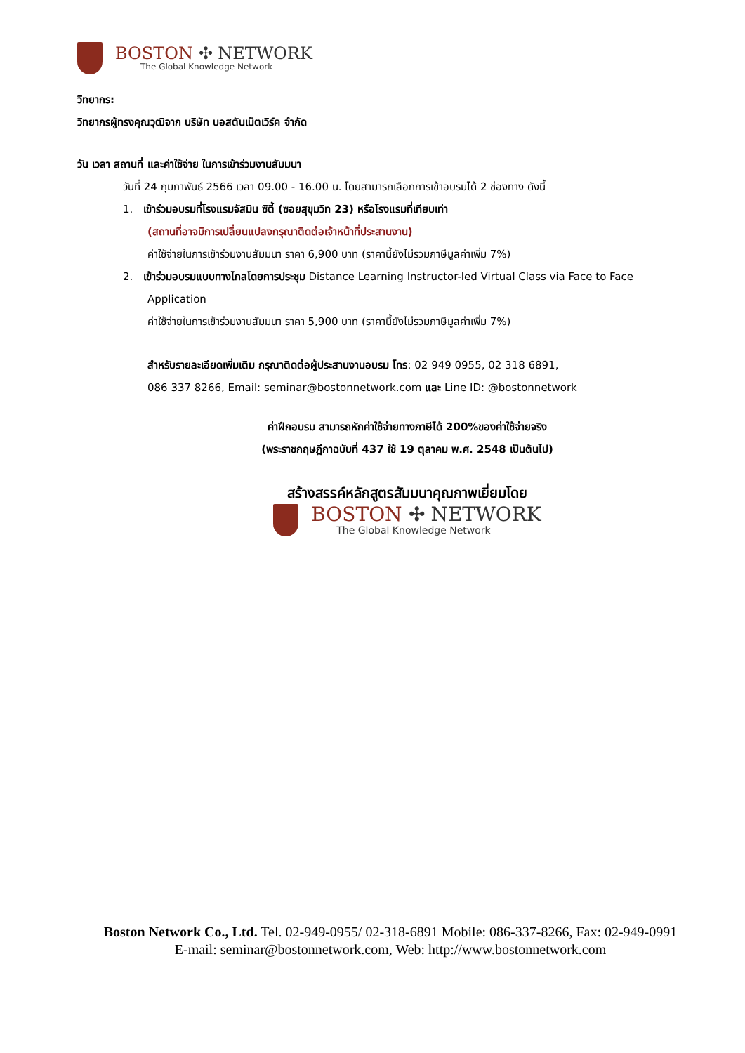BOSTON ✣ NETWORK
The Global Knowledge Network
วิทยากร:
วิทยากรผู้ทรงคุณวุฒิจาก บริษัท บอสตันเน็ตเวิร์ค จำกัด
วัน เวลา สถานที่ และค่าใช้จ่าย ในการเข้าร่วมงานสัมมนา
วันที่ 24 กุมภาพันธ์ 2566 เวลา 09.00 - 16.00 น. โดยสามารถเลือกการเข้าอบรมได้ 2 ช่องทาง ดังนี้
1. เข้าร่วมอบรมที่โรงแรมจัสมิน ซิตี้ (ซอยสุขุมวิท 23) หรือโรงแรมที่เทียบเท่า
(สถานที่อาจมีการเปลี่ยนแปลงกรุณาติดต่อเจ้าหน้าที่ประสานงาน)
ค่าใช้จ่ายในการเข้าร่วมงานสัมมนา ราคา 6,900 บาท (ราคานี้ยังไม่รวมภาษีมูลค่าเพิ่ม 7%)
2. เข้าร่วมอบรมแบบทางไกลโดยการประชุม Distance Learning Instructor-led Virtual Class via Face to Face
Application
ค่าใช้จ่ายในการเข้าร่วมงานสัมมนา ราคา 5,900 บาท (ราคานี้ยังไม่รวมภาษีมูลค่าเพิ่ม 7%)
สำหรับรายละเอียดเพิ่มเติม กรุณาติดต่อผู้ประสานงานอบรม โทร: 02 949 0955, 02 318 6891,
086 337 8266, Email: seminar@bostonnetwork.com และ Line ID: @bostonnetwork
ค่าฝึกอบรม สามารถหักค่าใช้จ่ายทางภาษีได้ 200%ของค่าใช้จ่ายจริง
(พระราชกฤษฎีกาฉบับที่ 437 ใช้ 19 ตุลาคม พ.ศ. 2548 เป็นต้นไป)
สร้างสรรค์หลักสูตรสัมมนาคุณภาพเยี่ยมโดย
BOSTON ✣ NETWORK
The Global Knowledge Network
Boston Network Co., Ltd. Tel. 02-949-0955/ 02-318-6891 Mobile: 086-337-8266, Fax: 02-949-0991
E-mail: seminar@bostonnetwork.com, Web: http://www.bostonnetwork.com